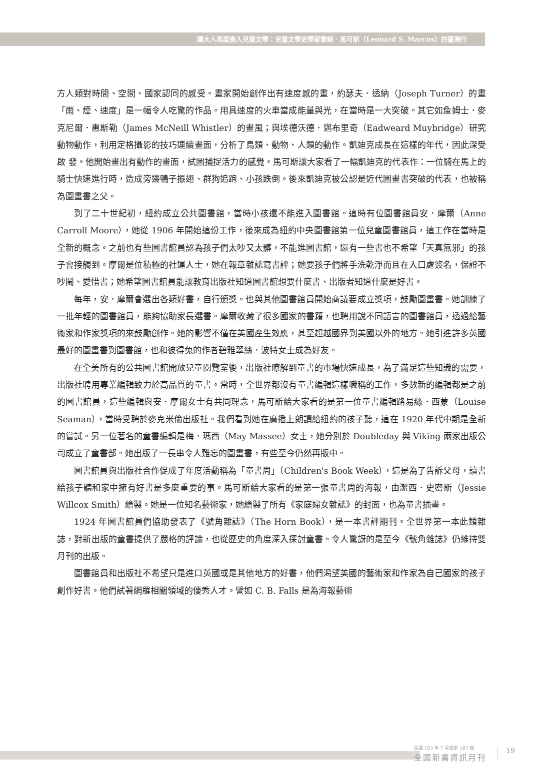讓大人再度進入兒童文學：兒童文學史學家雷納．馬可斯（Leonard S. Marcus）的臺灣行
方人類對時間、空間、國家認同的感受。畫家開始創作出有速度感的畫，約瑟夫．透納（Joseph Turner）的畫「雨、煙、速度」是一幅令人吃驚的作品。用具速度的火車當成能量與光，在當時是一大突破。其它如詹姆士．麥克尼爾．惠斯勒（James McNeill Whistler）的畫風；與埃德沃德．邁布里奇（Eadweard Muybridge）研究動物動作，利用定格攝影的技巧連續畫面，分析了鳥類、動物、人類的動作。凱迪克成長在這樣的年代，因此深受啟 發。他開始畫出有動作的畫面，試圖捕捉活力的感覺。馬可斯讓大家看了一幅凱迪克的代表作：一位騎在馬上的騎士快速進行時，造成旁邊鴨子振翅、群狗追跑、小孩跌倒。後來凱迪克被公認是近代圖畫書突破的代表，也被稱為圖畫書之父。
到了二十世紀初，紐約成立公共圖書館，當時小孩還不能進入圖書館。這時有位圖書館員安．摩爾（Anne Carroll Moore），她從 1906 年開始這份工作，後來成為紐約中央圖書館第一位兒童圖書館員，這工作在當時是全新的概念。之前也有些圖書館員認為孩子們太吵又太髒，不能進圖書館，還有一些書也不希望「天真無邪」的孩子會接觸到。摩爾是位積極的社運人士，她在報章雜誌寫書評；她要孩子們將手洗乾淨而且在入口處簽名，保證不吵鬧、愛惜書；她希望圖書館員能讓教育出版社知道圖書館想要什麼書、出版者知道什麼是好書。
每年，安．摩爾會選出各類好書，自行頒獎。也與其他圖書館員開始商議要成立獎項，鼓勵圖畫書。她訓練了一批年輕的圖書館員，能夠協助家長選書。摩爾收藏了很多國家的書籍，也聘用說不同語言的圖書館員，透過給藝術家和作家獎項的來鼓勵創作。她的影響不僅在美國產生效應，甚至超越國界到美國以外的地方。她引進許多英國最好的圖畫書到圖書館，也和彼得兔的作者碧雅翠絲．波特女士成為好友。
在全美所有的公共圖書館開放兒童閱覽室後，出版社瞭解到童書的市場快速成長，為了滿足這些知識的需要，出版社聘用專業編輯致力於高品質的童書。當時，全世界都沒有童書編輯這樣職稱的工作，多數新的編輯都是之前的圖書館員，這些編輯與安．摩爾女士有共同理念，馬可斯給大家看的是第一位童書編輯路易絲．西蒙（Louise Seaman），當時受聘於麥克米倫出版社。我們看到她在廣播上朗讀給紐約的孩子聽，這在 1920 年代中期是全新的嘗試。另一位著名的童書編輯是梅．瑪西（May Massee）女士，她分別於 Doubleday 與 Viking 兩家出版公司成立了童書部。她出版了一長串令人難忘的圖畫書，有些至今仍然再版中。
圖書館員與出版社合作促成了年度活動稱為「童書周」（Children's Book Week），這是為了告訴父母，讀書給孩子聽和家中擁有好書是多麼重要的事。馬可斯給大家看的是第一張童書周的海報，由潔西．史密斯（Jessie Willcox Smith）繪製。她是一位知名藝術家，她繪製了所有《家庭婦女雜誌》的封面，也為童書插畫。
1924 年圖書館員們協助發表了《號角雜誌》（The Horn Book），是一本書評期刊。全世界第一本此類雜誌，對新出版的童書提供了嚴格的評論，也從歷史的角度深入探討童書。令人驚訝的是至今《號角雜誌》仍維持雙月刊的出版。
圖書館員和出版社不希望只是進口英國或是其他地方的好書，他們渴望美國的藝術家和作家為自己國家的孩子創作好書。他們試著網羅相關領域的優秀人才。譬如 C. B. Falls 是為海報藝術
民國 103 年 7 月號第 187 期
全國新書資訊月刊
19